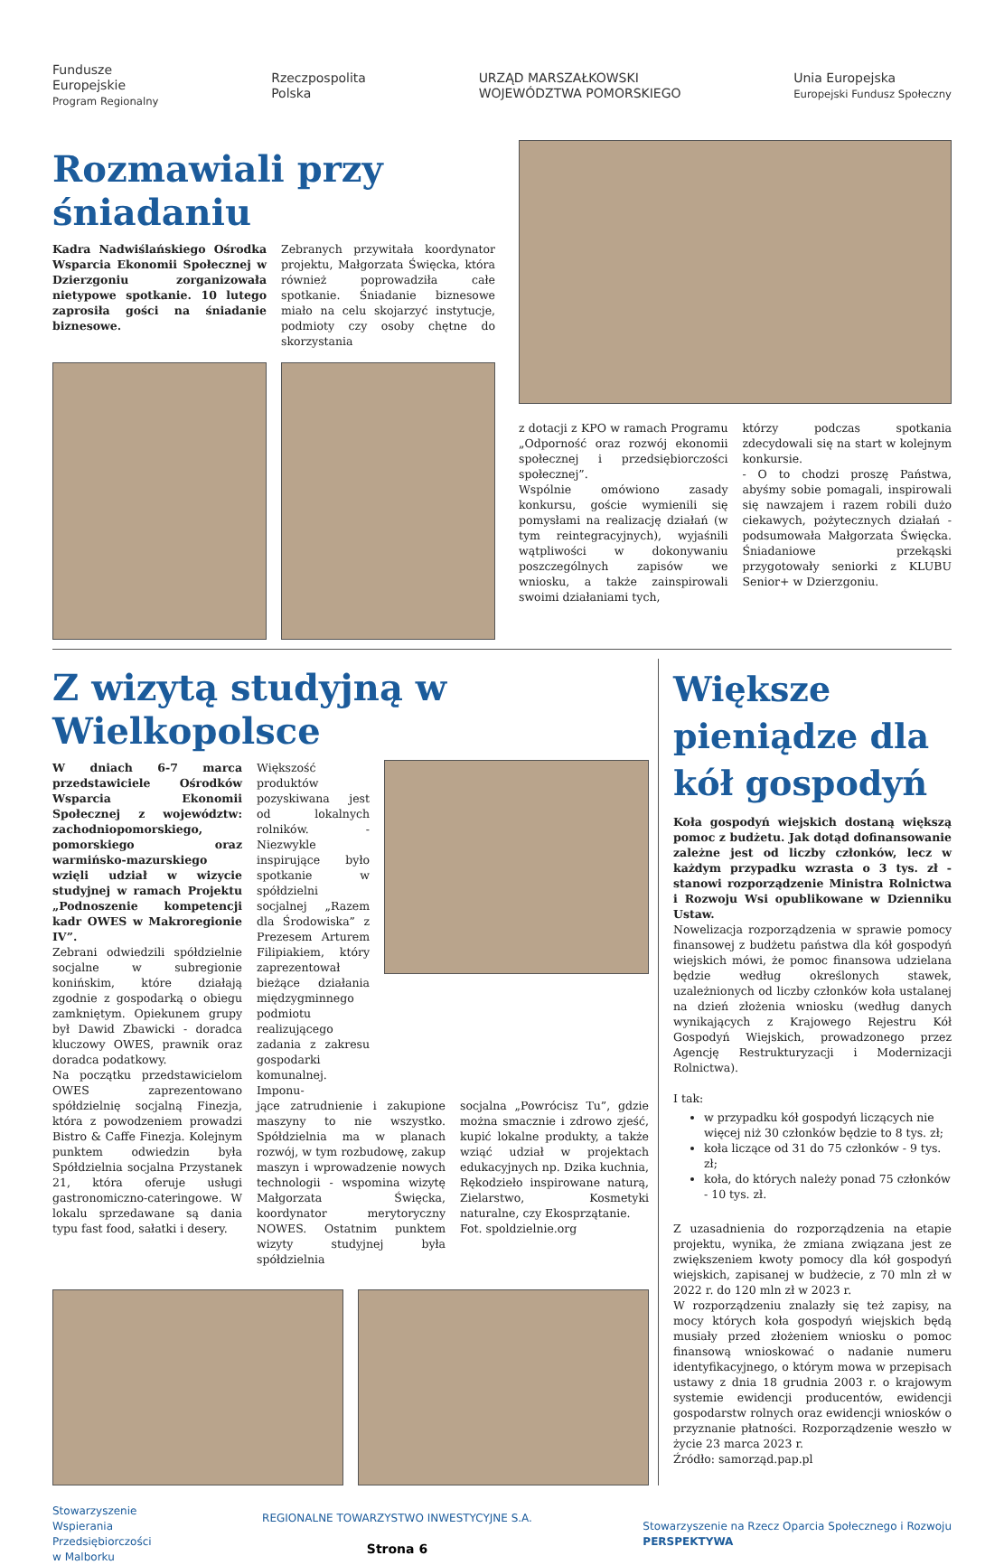Fundusze
Europejskie
Program Regionalny
Rzeczpospolita
Polska
URZĄD MARSZAŁKOWSKI
WOJEWÓDZTWA POMORSKIEGO
Unia Europejska
Europejski Fundusz Społeczny
Rozmawiali przy śniadaniu
Kadra Nadwiślańskiego Ośrodka Wsparcia Ekonomii Społecznej w Dzierzgoniu zorganizowała nietypowe spotkanie. 10 lutego zaprosiła gości na śniadanie biznesowe.
Zebranych przywitała koordynator projektu, Małgorzata Święcka, która również poprowadziła całe spotkanie. Śniadanie biznesowe miało na celu skojarzyć instytucje, podmioty czy osoby chętne do skorzystania
z dotacji z KPO w ramach Programu „Odporność oraz rozwój ekonomii społecznej i przedsiębiorczości społecznej”.
Wspólnie omówiono zasady konkursu, goście wymienili się pomysłami na realizację działań (w tym reintegracyjnych), wyjaśnili wątpliwości w dokonywaniu poszczególnych zapisów we wniosku, a także zainspirowali swoimi działaniami tych,
którzy podczas spotkania zdecydowali się na start w kolejnym konkursie.
- O to chodzi proszę Państwa, abyśmy sobie pomagali, inspirowali się nawzajem i razem robili dużo ciekawych, pożytecznych działań - podsumowała Małgorzata Święcka. Śniadaniowe przekąski przygotowały seniorki z KLUBU Senior+ w Dzierzgoniu.
Z wizytą studyjną w Wielkopolsce
W dniach 6-7 marca przedstawiciele Ośrodków Wsparcia Ekonomii Społecznej z województw: zachodniopomorskiego, pomorskiego oraz warmińsko-mazurskiego wzięli udział w wizycie studyjnej w ramach Projektu „Podnoszenie kompetencji kadr OWES w Makroregionie IV”.
Zebrani odwiedzili spółdzielnie socjalne w subregionie konińskim, które działają zgodnie z gospodarką o obiegu zamkniętym. Opiekunem grupy był Dawid Zbawicki - doradca kluczowy OWES, prawnik oraz doradca podatkowy.
Na początku przedstawicielom OWES zaprezentowano spółdzielnię socjalną Finezja, która z powodzeniem prowadzi Bistro & Caffe Finezja. Kolejnym punktem odwiedzin była Spółdzielnia socjalna Przystanek 21, która oferuje usługi gastronomiczno-cateringowe. W lokalu sprzedawane są dania typu fast food, sałatki i desery.
Większość produktów pozyskiwana jest od lokalnych rolników. - Niezwykle inspirujące było spotkanie w spółdzielni socjalnej „Razem dla Środowiska” z Prezesem Arturem Filipiakiem, który zaprezentował bieżące działania międzygminnego podmiotu realizującego zadania z zakresu gospodarki komunalnej. Imponu-
jące zatrudnienie i zakupione maszyny to nie wszystko. Spółdzielnia ma w planach rozwój, w tym rozbudowę, zakup maszyn i wprowadzenie nowych technologii - wspomina wizytę Małgorzata Święcka, koordynator merytoryczny NOWES. Ostatnim punktem wizyty studyjnej była spółdzielnia
socjalna „Powrócisz Tu”, gdzie można smacznie i zdrowo zjeść, kupić lokalne produkty, a także wziąć udział w projektach edukacyjnych np. Dzika kuchnia, Rękodzieło inspirowane naturą, Zielarstwo, Kosmetyki naturalne, czy Ekosprzątanie.
Fot. spoldzielnie.org
Większe pieniądze dla kół gospodyń
Koła gospodyń wiejskich dostaną większą pomoc z budżetu. Jak dotąd dofinansowanie zależne jest od liczby członków, lecz w każdym przypadku wzrasta o 3 tys. zł - stanowi rozporządzenie Ministra Rolnictwa i Rozwoju Wsi opublikowane w Dzienniku Ustaw.
Nowelizacja rozporządzenia w sprawie pomocy finansowej z budżetu państwa dla kół gospodyń wiejskich mówi, że pomoc finansowa udzielana będzie według określonych stawek, uzależnionych od liczby członków koła ustalanej na dzień złożenia wniosku (według danych wynikających z Krajowego Rejestru Kół Gospodyń Wiejskich, prowadzonego przez Agencję Restrukturyzacji i Modernizacji Rolnictwa).
I tak:
w przypadku kół gospodyń liczących nie więcej niż 30 członków będzie to 8 tys. zł;
koła liczące od 31 do 75 członków - 9 tys. zł;
koła, do których należy ponad 75 członków - 10 tys. zł.
Z uzasadnienia do rozporządzenia na etapie projektu, wynika, że zmiana związana jest ze zwiększeniem kwoty pomocy dla kół gospodyń wiejskich, zapisanej w budżecie, z 70 mln zł w 2022 r. do 120 mln zł w 2023 r.
W rozporządzeniu znalazły się też zapisy, na mocy których koła gospodyń wiejskich będą musiały przed złożeniem wniosku o pomoc finansową wnioskować o nadanie numeru identyfikacyjnego, o którym mowa w przepisach ustawy z dnia 18 grudnia 2003 r. o krajowym systemie ewidencji producentów, ewidencji gospodarstw rolnych oraz ewidencji wniosków o przyznanie płatności. Rozporządzenie weszło w życie 23 marca 2023 r.
Źródło: samorząd.pap.pl
Stowarzyszenie
Wspierania
Przedsiębiorczości
w Malborku
REGIONALNE TOWARZYSTWO INWESTYCYJNE S.A.
Strona 6
Stowarzyszenie na Rzecz Oparcia Społecznego i Rozwoju
PERSPEKTYWA